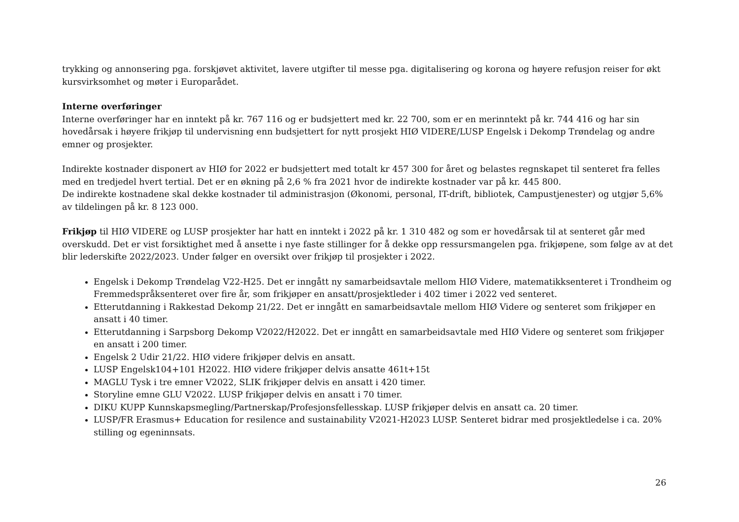trykking og annonsering pga. forskjøvet aktivitet, lavere utgifter til messe pga. digitalisering og korona og høyere refusjon reiser for økt kursvirksomhet og møter i Europarådet.
Interne overføringer
Interne overføringer har en inntekt på kr. 767 116 og er budsjettert med kr. 22 700, som er en merinntekt på kr. 744 416 og har sin hovedårsak i høyere frikjøp til undervisning enn budsjettert for nytt prosjekt HIØ VIDERE/LUSP Engelsk i Dekomp Trøndelag og andre emner og prosjekter.
Indirekte kostnader disponert av HIØ for 2022 er budsjettert med totalt kr 457 300 for året og belastes regnskapet til senteret fra felles med en tredjedel hvert tertial. Det er en økning på 2,6 % fra 2021 hvor de indirekte kostnader var på kr. 445 800.
De indirekte kostnadene skal dekke kostnader til administrasjon (Økonomi, personal, IT-drift, bibliotek, Campustjenester) og utgjør 5,6% av tildelingen på kr. 8 123 000.
Frikjøp til HIØ VIDERE og LUSP prosjekter har hatt en inntekt i 2022 på kr. 1 310 482 og som er hovedårsak til at senteret går med overskudd. Det er vist forsiktighet med å ansette i nye faste stillinger for å dekke opp ressursmangelen pga. frikjøpene, som følge av at det blir lederskifte 2022/2023. Under følger en oversikt over frikjøp til prosjekter i 2022.
Engelsk i Dekomp Trøndelag V22-H25. Det er inngått ny samarbeidsavtale mellom HIØ Videre, matematikksenteret i Trondheim og Fremmedspråksenteret over fire år, som frikjøper en ansatt/prosjektleder i 402 timer i 2022 ved senteret.
Etterutdanning i Rakkestad Dekomp 21/22. Det er inngått en samarbeidsavtale mellom HIØ Videre og senteret som frikjøper en ansatt i 40 timer.
Etterutdanning i Sarpsborg Dekomp V2022/H2022. Det er inngått en samarbeidsavtale med HIØ Videre og senteret som frikjøper en ansatt i 200 timer.
Engelsk 2 Udir 21/22. HIØ videre frikjøper delvis en ansatt.
LUSP Engelsk104+101 H2022. HIØ videre frikjøper delvis ansatte 461t+15t
MAGLU Tysk i tre emner V2022, SLIK frikjøper delvis en ansatt i 420 timer.
Storyline emne GLU V2022. LUSP frikjøper delvis en ansatt i 70 timer.
DIKU KUPP Kunnskapsmegling/Partnerskap/Profesjonsfellesskap. LUSP frikjøper delvis en ansatt ca. 20 timer.
LUSP/FR Erasmus+ Education for resilence and sustainability V2021-H2023 LUSP. Senteret bidrar med prosjektledelse i ca. 20% stilling og egeninnsats.
26